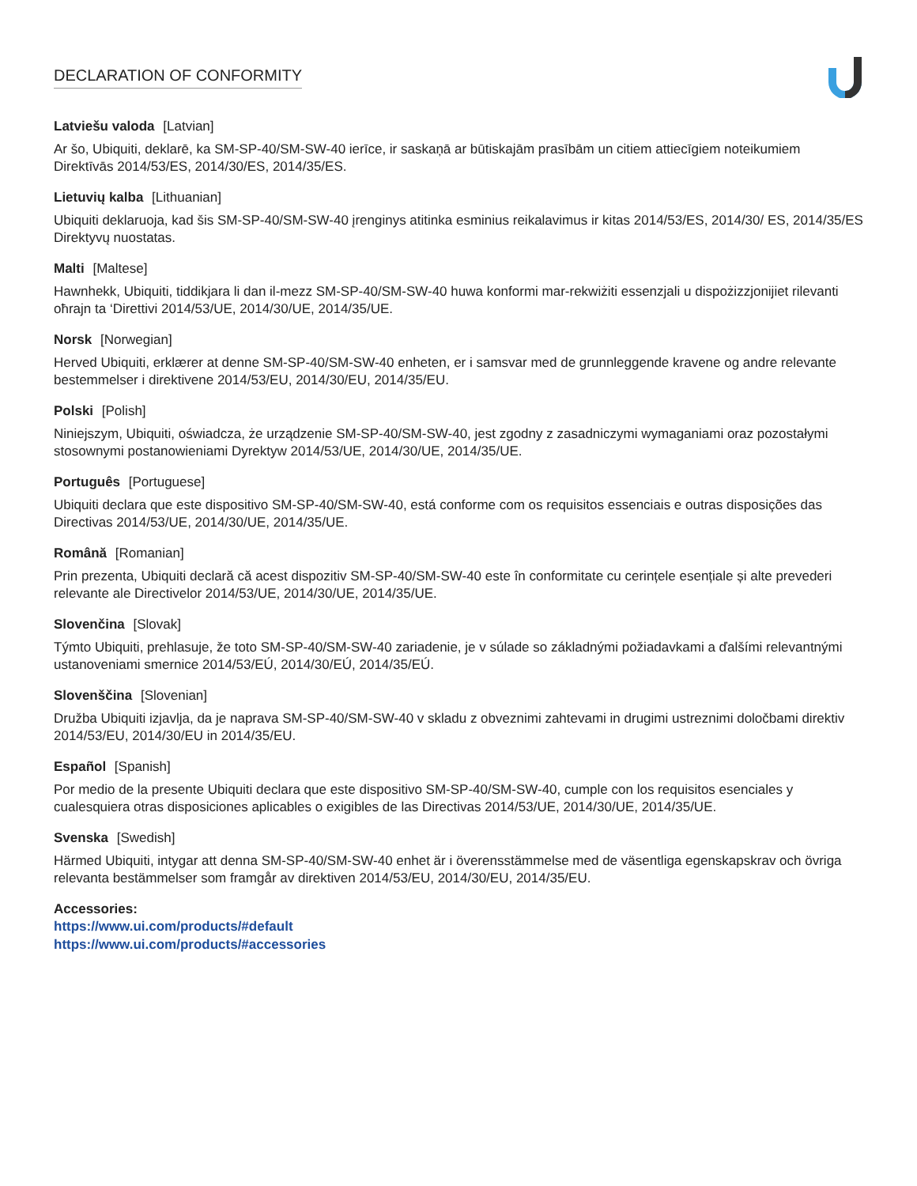DECLARATION OF CONFORMITY
Latviešu valoda [Latvian]
Ar šo, Ubiquiti, deklarē, ka SM-SP-40/SM-SW-40 ierīce, ir saskaņā ar būtiskajām prasībām un citiem attiecīgiem noteikumiem Direktīvās 2014/53/ES, 2014/30/ES, 2014/35/ES.
Lietuvių kalba [Lithuanian]
Ubiquiti deklaruoja, kad šis SM-SP-40/SM-SW-40 įrenginys atitinka esminius reikalavimus ir kitas 2014/53/ES, 2014/30/ ES, 2014/35/ES Direktyvų nuostatas.
Malti [Maltese]
Hawnhekk, Ubiquiti, tiddikjara li dan il-mezz SM-SP-40/SM-SW-40 huwa konformi mar-rekwiżiti essenzjali u dispożizzjonijiet rilevanti oħrajn ta ‘Direttivi 2014/53/UE, 2014/30/UE, 2014/35/UE.
Norsk [Norwegian]
Herved Ubiquiti, erklærer at denne SM-SP-40/SM-SW-40 enheten, er i samsvar med de grunnleggende kravene og andre relevante bestemmelser i direktivene 2014/53/EU, 2014/30/EU, 2014/35/EU.
Polski [Polish]
Niniejszym, Ubiquiti, oświadcza, że urządzenie SM-SP-40/SM-SW-40, jest zgodny z zasadniczymi wymaganiami oraz pozostałymi stosownymi postanowieniami Dyrektyw 2014/53/UE, 2014/30/UE, 2014/35/UE.
Português [Portuguese]
Ubiquiti declara que este dispositivo SM-SP-40/SM-SW-40, está conforme com os requisitos essenciais e outras disposições das Directivas 2014/53/UE, 2014/30/UE, 2014/35/UE.
Română [Romanian]
Prin prezenta, Ubiquiti declară că acest dispozitiv SM-SP-40/SM-SW-40 este în conformitate cu cerințele esențiale și alte prevederi relevante ale Directivelor 2014/53/UE, 2014/30/UE, 2014/35/UE.
Slovenčina [Slovak]
Týmto Ubiquiti, prehlasuje, že toto SM-SP-40/SM-SW-40 zariadenie, je v súlade so základnými požiadavkami a ďalšími relevantnými ustanoveniami smernice 2014/53/EÚ, 2014/30/EÚ, 2014/35/EÚ.
Slovenščina [Slovenian]
Družba Ubiquiti izjavlja, da je naprava SM-SP-40/SM-SW-40 v skladu z obveznimi zahtevami in drugimi ustreznimi določbami direktiv 2014/53/EU, 2014/30/EU in 2014/35/EU.
Español [Spanish]
Por medio de la presente Ubiquiti declara que este dispositivo SM-SP-40/SM-SW-40, cumple con los requisitos esenciales y cualesquiera otras disposiciones aplicables o exigibles de las Directivas 2014/53/UE, 2014/30/UE, 2014/35/UE.
Svenska [Swedish]
Härmed Ubiquiti, intygar att denna SM-SP-40/SM-SW-40 enhet är i överensstämmelse med de väsentliga egenskapskrav och övriga relevanta bestämmelser som framgår av direktiven 2014/53/EU, 2014/30/EU, 2014/35/EU.
Accessories:
https://www.ui.com/products/#default
https://www.ui.com/products/#accessories